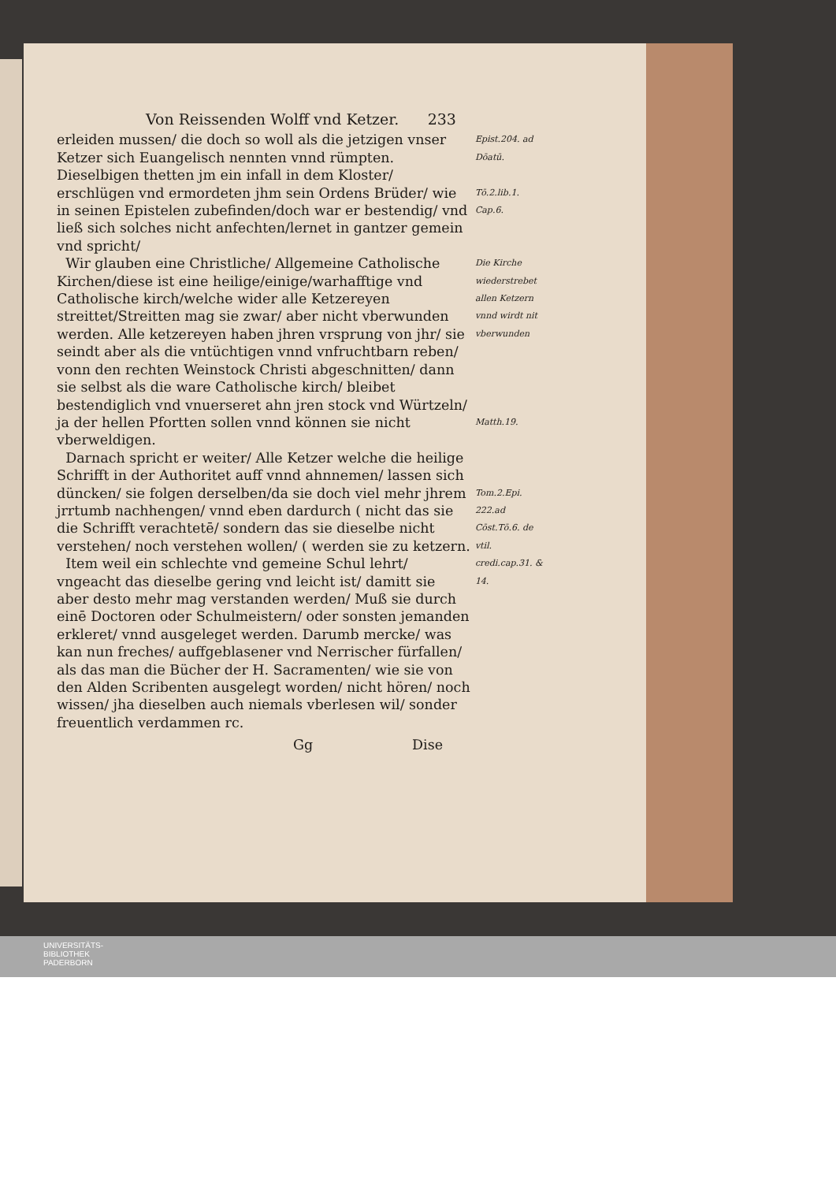Von Reissenden Wolff vnd Ketzer. 233
erleiden mussen/ die doch so woll als die jetzigen vnser Ketzer sich Euangelisch nennten vnnd rümpten. Dieselbigen thetten jm ein infall in dem Kloster/ erschlügen vnd ermordeten jhm sein Ordens Brüder/ wie in seinen Epistelen zubefinden/doch war er bestendig/ vnd ließ sich solches nicht anfechten/lernet in gantzer gemein vnd spricht/
Epist.204. ad Dōatū.
Tō.2.lib.1. Cap.6.
Wir glauben eine Christliche/ Allgemeine Catholische Kirchen/diese ist eine heilige/einige/warhafftige vnd Catholische kirch/welche wider alle Ketzereyen streittet/Streitten mag sie zwar/ aber nicht vberwunden werden. Alle ketzereyen haben jhren vrsprung von jhr/ sie seindt aber als die vntüchtigen vnnd vnfruchtbarn reben/ vonn den rechten Weinstock Christi abgeschnitten/ dann sie selbst als die ware Catholische kirch/ bleibet bestendiglich vnd vnuerseret ahn jren stock vnd Würtzeln/ ja der hellen Pfortten sollen vnnd können sie nicht vberweldigen.
Die Kirche wiederstrebet allen Ketzern vnnd wirdt nit vberwunden
Matth.19.
Darnach spricht er weiter/ Alle Ketzer welche die heilige Schrifft in der Authoritet auff vnnd ahnnemen/ lassen sich düncken/ sie folgen derselben/da sie doch viel mehr jhrem jrrtumb nachhengen/ vnnd eben dardurch ( nicht das sie die Schrifft verachtetē/ sondern das sie dieselbe nicht verstehen/ noch verstehen wollen/ ( werden sie zu ketzern.
Item weil ein schlechte vnd gemeine Schul lehrt/ vngeacht das dieselbe gering vnd leicht ist/ damitt sie aber desto mehr mag verstanden werden/ Muß sie durch einē Doctoren oder Schulmeistern/ oder sonsten jemanden erkleret/ vnnd ausgeleget werden. Darumb mercke/ was kan nun freches/ auffgeblasener vnd Nerrischer fürfallen/ als das man die Bücher der H. Sacramenten/ wie sie von den Alden Scribenten ausgelegt worden/ nicht hören/ noch wissen/ jha dieselben auch niemals vberlesen wil/ sonder freuentlich verdammen rc.
Tom.2.Epi. 222.ad Cōst.Tō.6. de vtil. credi.cap.31. & 14.
Gg Dise
UNIVERSITÄTS-
BIBLIOTHEK
PADERBORN